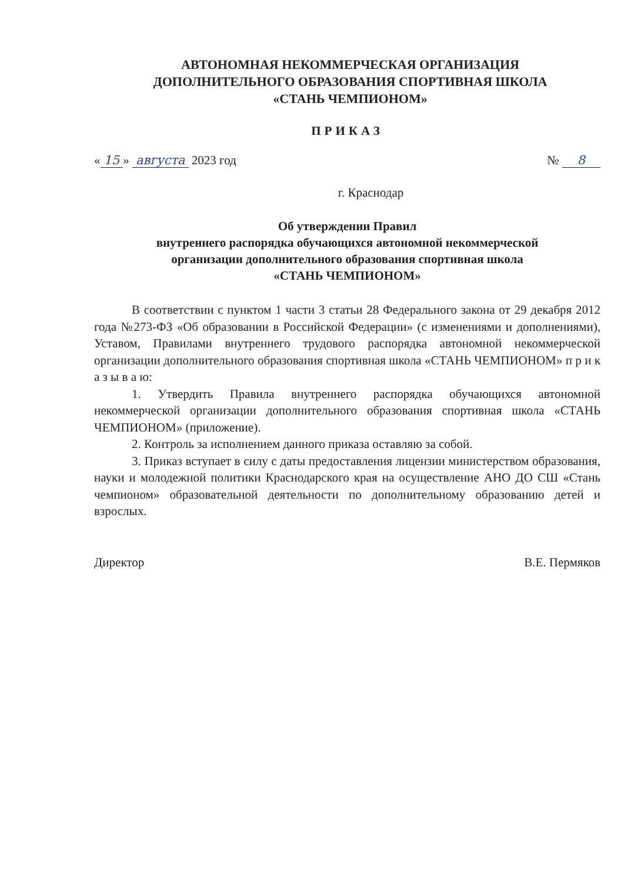АВТОНОМНАЯ НЕКОММЕРЧЕСКАЯ ОРГАНИЗАЦИЯ
ДОПОЛНИТЕЛЬНОГО ОБРАЗОВАНИЯ СПОРТИВНАЯ ШКОЛА
«СТАНЬ ЧЕМПИОНОМ»
ПРИКАЗ
« 15 » августа 2023 год № 8
г. Краснодар
Об утверждении Правил
внутреннего распорядка обучающихся автономной некоммерческой
организации дополнительного образования спортивная школа
«СТАНЬ ЧЕМПИОНОМ»
В соответствии с пунктом 1 части 3 статьи 28 Федерального закона от 29 декабря 2012 года №273-ФЗ «Об образовании в Российской Федерации» (с изменениями и дополнениями), Уставом, Правилами внутреннего трудового распорядка автономной некоммерческой организации дополнительного образования спортивная школа «СТАНЬ ЧЕМПИОНОМ» п р и к а з ы в а ю:
1. Утвердить Правила внутреннего распорядка обучающихся автономной некоммерческой организации дополнительного образования спортивная школа «СТАНЬ ЧЕМПИОНОМ» (приложение).
2. Контроль за исполнением данного приказа оставляю за собой.
3. Приказ вступает в силу с даты предоставления лицензии министерством образования, науки и молодежной политики Краснодарского края на осуществление АНО ДО СШ «Стань чемпионом» образовательной деятельности по дополнительному образованию детей и взрослых.
Директор В.Е. Пермяков